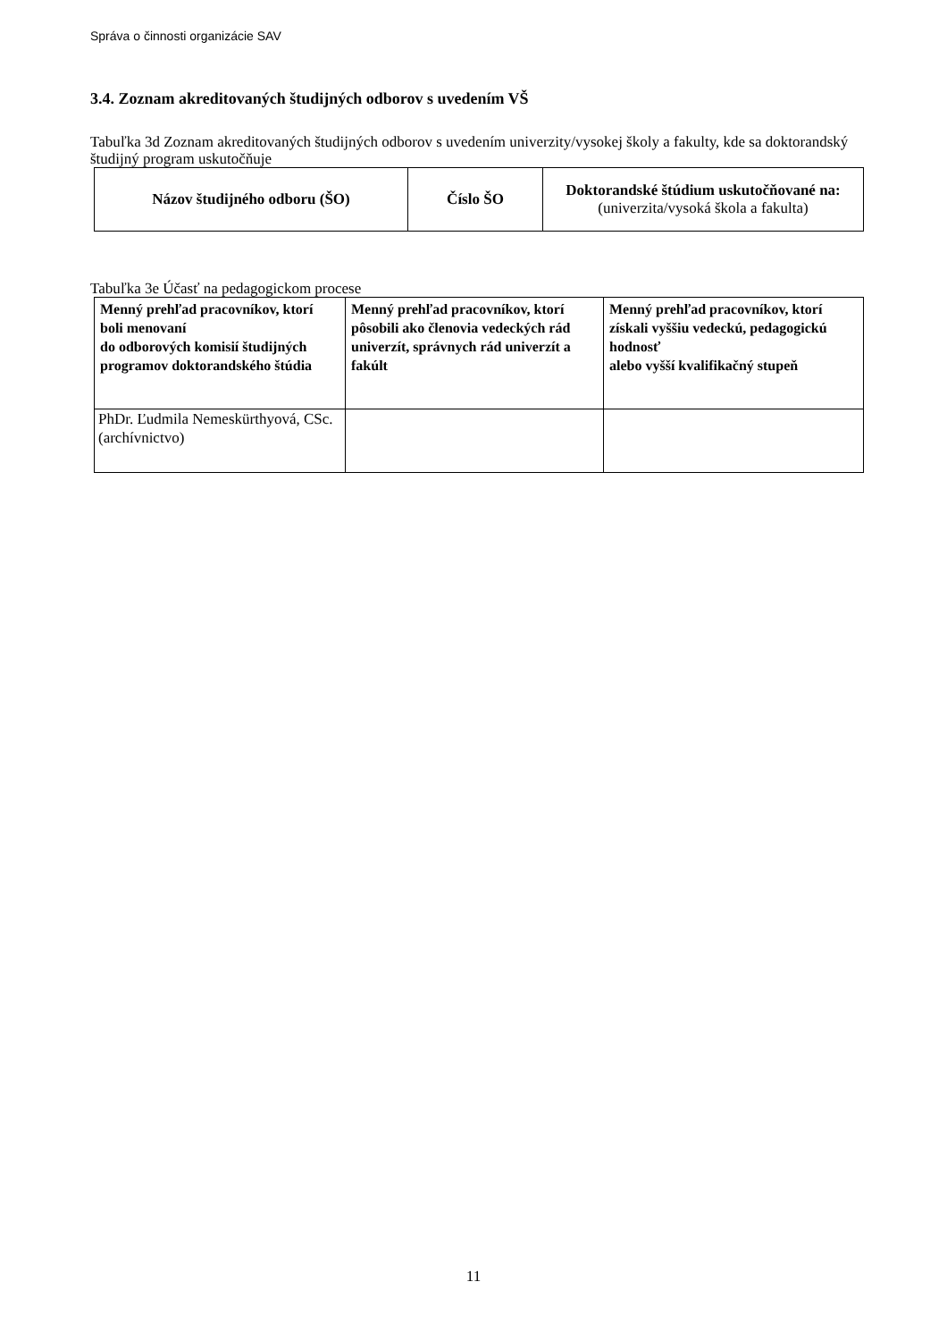Správa o činnosti organizácie SAV
3.4. Zoznam akreditovaných študijných odborov s uvedením VŠ
Tabuľka 3d Zoznam akreditovaných študijných odborov s uvedením univerzity/vysokej školy a fakulty, kde sa doktorandský študijný program uskutočňuje
| Názov študijného odboru (ŠO) | Číslo ŠO | Doktorandské štúdium uskutočňované na: (univerzita/vysoká škola a fakulta) |
| --- | --- | --- |
Tabuľka 3e Účasť na pedagogickom procese
| Menný prehľad pracovníkov, ktorí boli menovaní do odborových komisií študijných programov doktorandského štúdia | Menný prehľad pracovníkov, ktorí pôsobili ako členovia vedeckých rád univerzít, správnych rád univerzít a fakúlt | Menný prehľad pracovníkov, ktorí získali vyššiu vedeckú, pedagogickú hodnosť alebo vyšší kvalifikačný stupeň |
| --- | --- | --- |
| PhDr. Ľudmila Nemeskürthyová, CSc. (archívnictvo) | | |
11